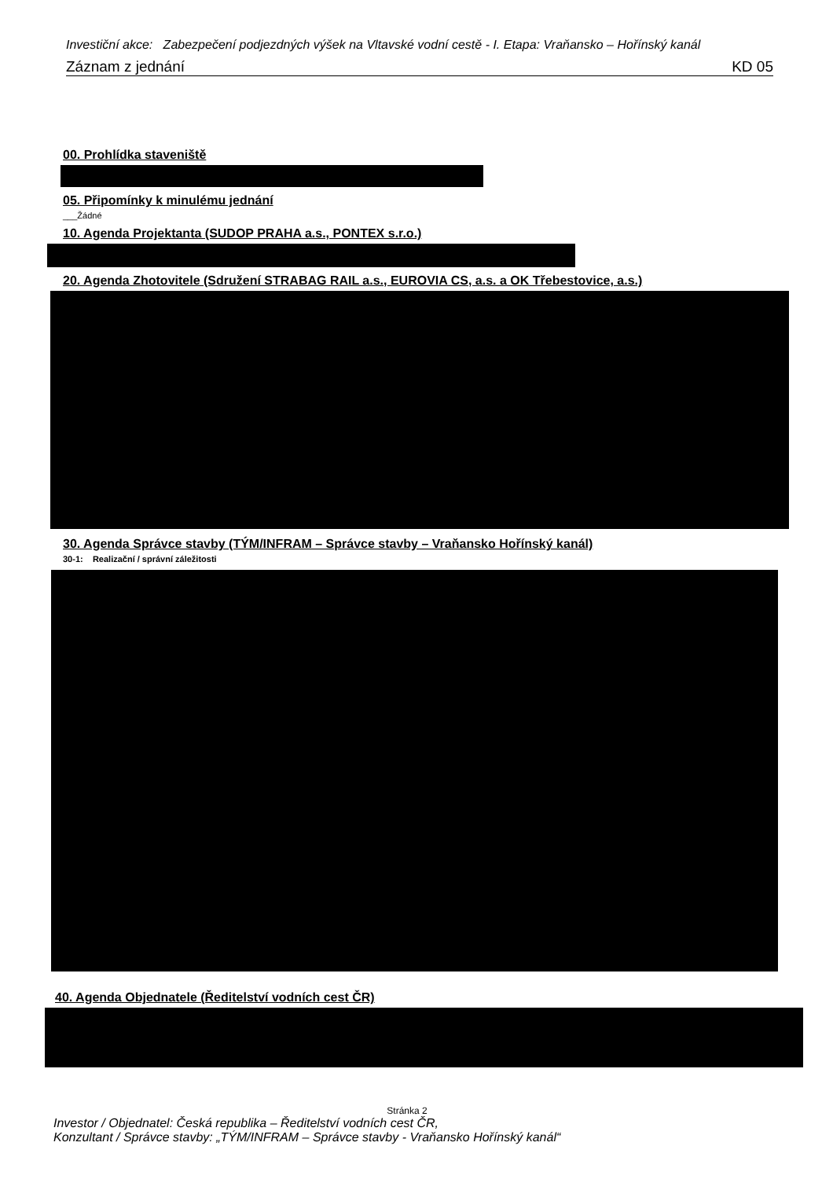Investiční akce: Zabezpečení podjezdných výšek na Vltavské vodní cestě - I. Etapa: Vraňansko – Hořínský kanál
Záznam z jednání KD 05
00. Prohlídka staveniště
05. Připomínky k minulému jednání
___Žádné
10. Agenda Projektanta (SUDOP PRAHA a.s., PONTEX s.r.o.)
20. Agenda Zhotovitele (Sdružení STRABAG RAIL a.s., EUROVIA CS, a.s. a OK Třebestovice, a.s.)
30. Agenda Správce stavby (TÝM/INFRAM – Správce stavby – Vraňansko Hořínský kanál)
30-1: Realizační / správní záležitosti
40. Agenda Objednatele (Ředitelství vodních cest ČR)
Stránka 2
Investor / Objednatel: Česká republika – Ředitelství vodních cest ČR,
Konzultant / Správce stavby: „TÝM/INFRAM – Správce stavby - Vraňansko Hořínský kanál“